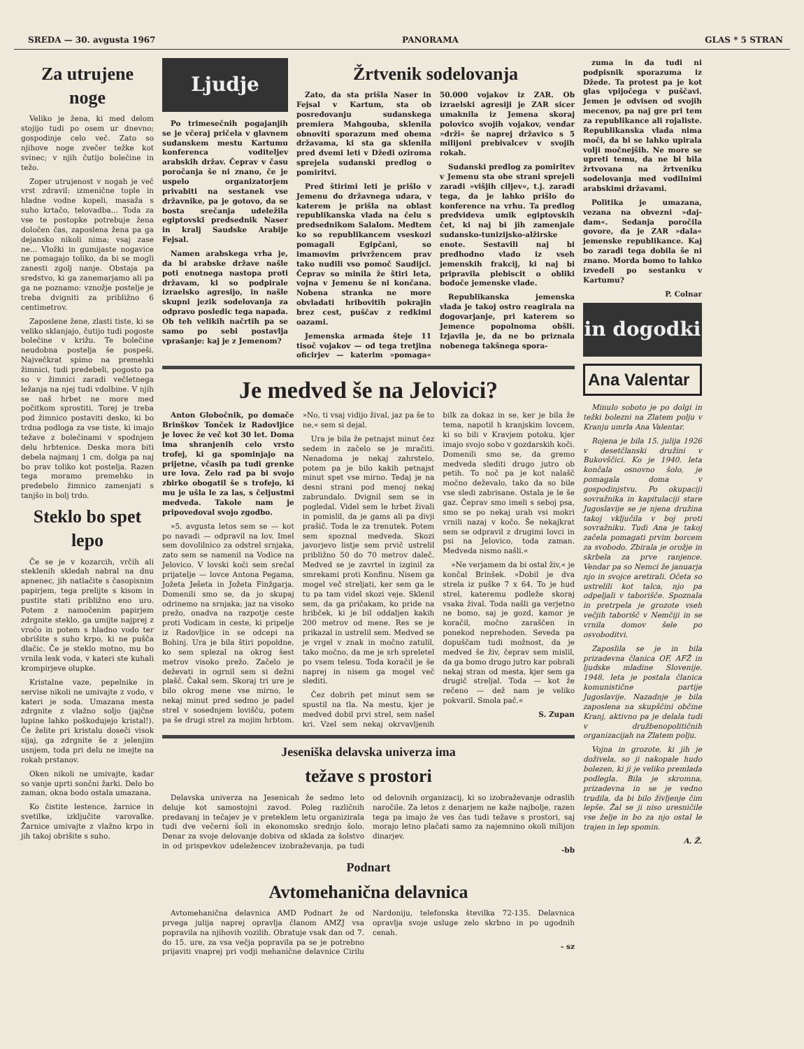SREDA — 30. avgusta 1967 PANORAMA GLAS * 5 STRAN
Za utrujene noge
Veliko je žena, ki med delom stojijo tudi po osem ur dnevno; gospodinje celo več. Zato so njihove noge zvečer težke kot svinec; v njih čutijo bolečine in težo.
Zoper utrujenost v nogah je več vrst zdravil: izmenične tople in hladne vodne kopeli, masaža s suho krtačo, telovadba... Toda za vse te postopke potrebuje žena določen čas, zaposlena žena pa ga dejansko nikoli nima; vsaj zase ne... Vložki in gumijaste nogavice ne pomagajo toliko, da bi se mogli zanesti zgolj nanje. Obstaja pa sredstvo, ki ga zanemarjamo ali pa ga ne poznamo: vznožje postelje je treba dvigniti za približno 6 centimetrov.
Zaposlene žene, zlasti tiste, ki se veliko sklanjajo, čutijo tudi pogoste bolečine v križu. Te bolečine neudobna postelja še pospeši. Največkrat spimo na premehki žimnici, tudi predebeli, pogosto pa so v žimnici zaradi večletnega ležanja na njej tudi vdolbine. V njih se naš hrbet ne more med počitkom sprostiti. Torej je treba pod žimnico postaviti desko, ki bo trdna podloga za vse tiste, ki imajo težave z bolečinami v spodnjem delu hrbtenice. Deska mora biti debela najmanj 1 cm, dolga pa naj bo prav toliko kot postelja. Razen tega moramo premehko in predebelo žimnico zamenjati s tanjšo in bolj trdo.
Steklo bo spet lepo
Če se je v kozarcih, vrčih ali steklenih skledah nabral na dnu apnenec, jih natlačite s časopisnim papirjem, tega prelijte s kisom in pustite stati približno eno uro. Potem z namočenim papirjem zdrgnite steklo, ga umijte najprej z vročo in potem s hladno vodo ter obrišite s suho krpo, ki ne pušča dlačic. Če je steklo motno, mu bo vrnila lesk voda, v kateri ste kuhali krompirjeve olupke.
Kristalne vaze, pepelnike in servise nikoli ne umivajte z vodo, v kateri je soda. Umazana mesta zdrgnite z vlažno soljo (jajčne lupine lahko poškodujejo kristal!). Če želite pri kristalu doseči visok sijaj, ga zdrgnite še z jelenjim usnjem, toda pri delu ne imejte na rokah prstanov.
Oken nikoli ne umivajte, kadar so vanje uprti sončni žarki. Delo bo zaman, okna bodo ostala umazana.
Ko čistite lestence, žarnice in svetilke, izključite varovalke. Žarnice umivajte z vlažno krpo in jih takoj obrišite s suho.
Ljudje
Po trimesečnih pogajanjih se je včeraj pričela v glavnem sudanskem mestu Kartumu konferenca voditeljev arabskih držav. Čeprav v času poročanja še ni znano, če je uspelo organizatorjem privabiti na sestanek vse državnike, pa je gotovo, da se bosta srečanja udeležila egiptovski predsednik Naser in kralj Saudske Arabije Fejsal.
Namen arabskega vrha je, da bi arabske države našle poti enotnega nastopa proti državam, ki so podpirale izraelsko agresijo, in našle skupni jezik sodelovanja za odpravo posledic tega napada. Ob teh velikih načrtih pa se samo po sebi postavlja vprašanje: kaj je z Jemenom?
Žrtvenik sodelovanja
Zato, da sta prišla Naser in Fejsal v Kartum, sta ob posredovanju sudanskega premiera Mahgouba, sklenila obnoviti sporazum med obema državama, ki sta ga sklenila pred dvemi leti v Džedi oziroma sprejela sudanski predlog o pomiritvi.
Pred štirimi leti je prišlo v Jemenu do državnega udara, v katerem je prišla na oblast republikanska vlada na čelu s predsednikom Salalom. Medtem ko so republikancem vseskozi pomagali Egipčani, so imamovim privržencem prav tako nudili vso pomoč Saudijci. Čeprav so minila že štiri leta, vojna v Jemenu še ni končana. Nobena stranka ne more obvladati hribovitih pokrajin brez cest, puščav z redkimi oazami.
Jemenska armada šteje 11 tisoč vojakov — od tega tretjina oficirjev — katerim »pomaga« 50.000 vojakov iz ZAR. Ob izraelski agresiji je ZAR sicer umaknila iz Jemena skoraj polovico svojih vojakov, vendar »drži« še naprej državico s 5 milijoni prebivalcev v svojih rokah.
Sudanski predlog za pomiritev v Jemenu sta obe strani sprejeli zaradi »višjih ciljev«, t.j. zaradi tega, da je lahko prišlo do konference na vrhu. Ta predlog predvideva umik egiptovskih čet, ki naj bi jih zamenjale sudansko-tunizijsko-alžirske enote. Sestavili naj bi predhodno vlado iz vseh jemenskih frakcij, ki naj bi pripravila plebiscit o obliki bodoče jemenske vlade.
Republikanska jemenska vlada je takoj ostro reagirala na dogovarjanje, pri katerem so Jemence popolnoma obšli. Izjavila je, da ne bo priznala nobenega takšnega spora-
Je medved še na Jelovici?
Anton Globočnik, po domače Brinškov Tonček iz Radovljice je lovec že več kot 30 let. Doma ima shranjenih celo vrsto trofej, ki ga spominjajo na prijetne, včasih pa tudi grenke ure lova. Zelo rad pa bi svojo zbirko obogatil še s trofejo, ki mu je ušla le za las, s čeljustmi medveda. Takole nam je pripovedoval svojo zgodbo.
»5. avgusta letos sem se — kot po navadi — odpravil na lov. Imel sem dovolilnico za odstrel srnjaka, zato sem se namenil na Vodice na Jelovico. V lovski koči sem srečal prijatelje — lovce Antona Pegama, Jožeta Ješeta in Jožeta Finžgarja. Domenili smo se, da jo skupaj odrinemo na srnjaka; jaz na visoko prežo, onadva na razpotje ceste proti Vodicam in ceste, ki pripelje iz Radovljice in se odcepi na Bohinj. Ura je bila štiri popoldne, ko sem splezal na okrog šest metrov visoko prežo. Začelo je deževati in ogrnil sem si dežni plašč. Čakal sem. Skoraj tri ure je bilo okrog mene vse mirno, le nekaj minut pred sedmo je padel strel v sosednjem lovišču, potem pa še drugi strel za mojim hrbtom. »No, ti vsaj vidijo žival, jaz pa še to ne,« sem si dejal.
Ura je bila že petnajst minut čez sedem in začelo se je mračiti. Nenadoma je nekaj zahrstelo, potem pa je bilo kakih petnajst minut spet vse mirno. Tedaj je na desni strani pod menoj nekaj zabrundalo. Dvignil sem se in pogledal. Videl sem le hrbet živali in pomislil, da je gams ali pa divji prašič. Toda le za trenutek. Potem sem spoznal medveda. Skozi javorjevo listje sem prvič ustrelil približno 50 do 70 metrov daleč. Medved se je zavrtel in izginil za smrekami proti Konfinu. Nisem ga mogel več streljati, ker sem ga le tu pa tam videl skozi veje. Sklenil sem, da ga pričakam, ko pride na hribček, ki je bil oddaljen kakih 200 metrov od mene. Res se je prikazal in ustrelil sem. Medved se je vrgel v znak in močno zatulil, tako močno, da me je srh spreletel po vsem telesu. Toda koračil je še naprej in nisem ga mogel več slediti.
Čez dobrih pet minut sem se spustil na tla. Na mestu, kjer je medved dobil prvi strel, sem našel kri. Vzel sem nekaj okrvavljenih bilk za dokaz in se, ker je bila že tema, napotil h kranjskim lovcem, ki so bili v Kravjem potoku, kjer imajo svojo sobo v gozdarskih koči. Domenili smo se, da gremo medveda slediti drugo jutro ob petih. To noč pa je kot nalašč močno deževalo, tako da so bile vse sledi zabrisane. Ostala je le še gaz. Čeprav smo imeli s seboj psa, smo se po nekaj urah vsi mokri vrnili nazaj v kočo. Še nekajkrat sem se odpravil z drugimi lovci in psi na Jelovico, toda zaman. Medveda nismo našli.«
»Ne verjamem da bi ostal živ,« je končal Brinšek. »Dobil je dva strela iz puške 7 x 64. To je hud strel, kateremu podleže skoraj vsaka žival. Toda našli ga verjetno ne bomo, saj je gozd, kamor je koračil, močno zaraščen in ponekod neprehoden. Seveda pa dopuščam tudi možnost, da je medved še živ, čeprav sem mislil, da ga bomo drugo jutro kar pobrali nekaj stran od mesta, kjer sem ga drugič streljal. Toda — kot že rečeno — dež nam je veliko pokvaril. Smola pač.«
S. Zupan
Jeseniška delavska univerza ima
težave s prostori
Delavska univerza na Jesenicah že sedmo leto deluje kot samostojni zavod. Poleg različnih predavanj in tečajev je v preteklem letu organizirala tudi dve večerni šoli in ekonomsko srednjo šolo. Denar za svoje delovanje dobiva od sklada za šolstvo in od prispevkov udeležencev izobraževanja, pa tudi od delovnih organizacij, ki so izobraževanje odraslih naročile. Za letos z denarjem ne kaže najbolje, razen tega pa imajo že ves čas tudi težave s prostori, saj morajo letno plačati samo za najemnino okoli milijon dinarjev.
-bb
Podnart
Avtomehanična delavnica
Avtomehanična delavnica AMD Podnart že od prvega julija naprej opravlja članom AMZJ vsa popravila na njihovih vozilih. Obratuje vsak dan od 7. do 15. ure, za vsa večja popravila pa se je potrebno prijaviti vnaprej pri vodji mehanične delavnice Cirilu Nardoniju, telefonska številka 72-135. Delavnica opravlja svoje usluge zelo skrbno in po ugodnih cenah.
- sz
zuma in da tudi ni podpisnik sporazuma iz Džede. Ta protest pa je kot glas vpijočega v puščavi. Jemen je odvisen od svojih mecenov, pa naj gre pri tem za republikance ali rojaliste. Republikanska vlada nima moči, da bi se lahko upirala volji močnejših. Ne more se upreti temu, da ne bi bila žrtvovana na žrtveniku sodelovanja med vodilnimi arabskimi državami.
Politika je umazana, vezana na obvezni »daj-dam«. Sedanja poročila govore, da je ZAR »dala« jemenske republikance. Kaj bo zaradi tega dobila še ni znano. Morda bomo to lahko izvedeli po sestanku v Kartumu?
P. Colnar
in dogodki
Ana Valentar
Minulo soboto je po dolgi in težki bolezni na Zlatem polju v Kranju umrla Ana Valentar.
Rojena je bila 15. julija 1926 v desetčlanski družini v Bukovščici. Ko je 1940. leta končala osnovno šolo, je pomagala doma v gospodinjstvu. Po okupaciji sovražnika in kapitulaciji stare Jugoslavije se je njena družina takoj vključila v boj proti sovražniku. Tudi Ana je takoj začela pomagati prvim borcem za svobodo. Zbirala je orožje in skrbela za prve ranjence. Vendar pa so Nemci že januarja njo in svojce aretirali. Očeta so ustrelili kot talca, njo pa odpeljali v taborišče. Spoznala in pretrpela je grozote vseh večjih taborišč v Nemčiji in se vrnila domov šele po osvoboditvi.
Zaposlila se je in bila prizadevna članica OF, AFŽ in ljudske mladine Slovenije. 1948. leta je postala članica komunistične partije Jugoslavije. Nazadnje je bila zaposlena na skupščini občine Kranj, aktivno pa je delala tudi v družbenopolitičnih organizacijah na Zlatem polju.
Vojna in grozote, ki jih je doživela, so ji nakopale hudo bolezen, ki ji je veliko premlada podlegla. Bila je skromna, prizadevna in se je vedno trudila, da bi bilo življenje čim lepše. Žal se ji niso uresničile vse želje in bo za njo ostal le trajen in lep spomin.
A. Ž.